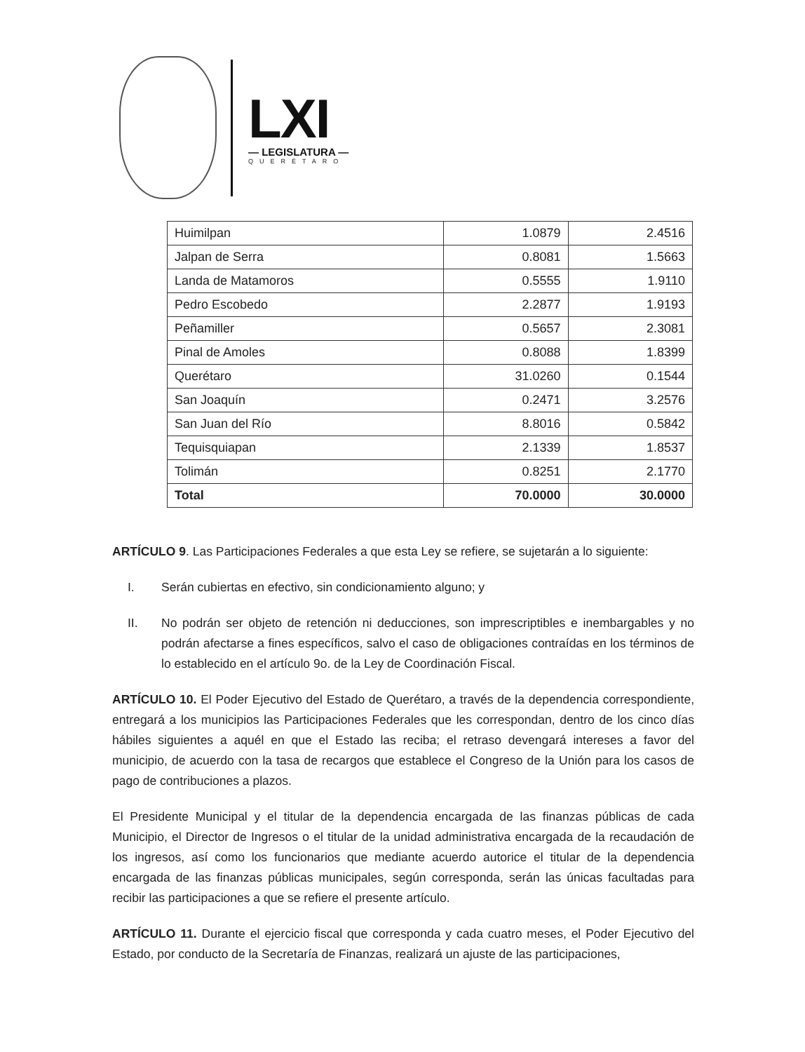LXI
— LEGISLATURA —
QUERÉTARO
| Huimilpan | 1.0879 | 2.4516 |
| Jalpan de Serra | 0.8081 | 1.5663 |
| Landa de Matamoros | 0.5555 | 1.9110 |
| Pedro Escobedo | 2.2877 | 1.9193 |
| Peñamiller | 0.5657 | 2.3081 |
| Pinal de Amoles | 0.8088 | 1.8399 |
| Querétaro | 31.0260 | 0.1544 |
| San Joaquín | 0.2471 | 3.2576 |
| San Juan del Río | 8.8016 | 0.5842 |
| Tequisquiapan | 2.1339 | 1.8537 |
| Tolimán | 0.8251 | 2.1770 |
| Total | 70.0000 | 30.0000 |
ARTÍCULO 9. Las Participaciones Federales a que esta Ley se refiere, se sujetarán a lo siguiente:
I. Serán cubiertas en efectivo, sin condicionamiento alguno; y
II. No podrán ser objeto de retención ni deducciones, son imprescriptibles e inembargables y no podrán afectarse a fines específicos, salvo el caso de obligaciones contraídas en los términos de lo establecido en el artículo 9o. de la Ley de Coordinación Fiscal.
ARTÍCULO 10. El Poder Ejecutivo del Estado de Querétaro, a través de la dependencia correspondiente, entregará a los municipios las Participaciones Federales que les correspondan, dentro de los cinco días hábiles siguientes a aquél en que el Estado las reciba; el retraso devengará intereses a favor del municipio, de acuerdo con la tasa de recargos que establece el Congreso de la Unión para los casos de pago de contribuciones a plazos.
El Presidente Municipal y el titular de la dependencia encargada de las finanzas públicas de cada Municipio, el Director de Ingresos o el titular de la unidad administrativa encargada de la recaudación de los ingresos, así como los funcionarios que mediante acuerdo autorice el titular de la dependencia encargada de las finanzas públicas municipales, según corresponda, serán las únicas facultadas para recibir las participaciones a que se refiere el presente artículo.
ARTÍCULO 11. Durante el ejercicio fiscal que corresponda y cada cuatro meses, el Poder Ejecutivo del Estado, por conducto de la Secretaría de Finanzas, realizará un ajuste de las participaciones,